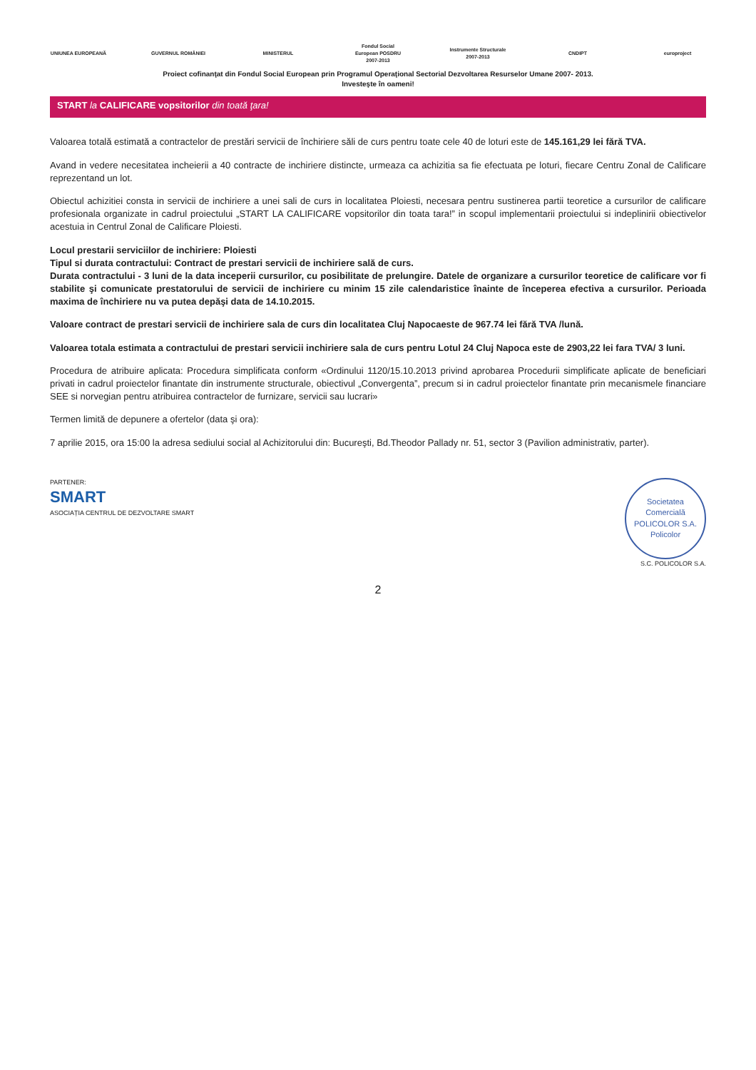UNIUNEA EUROPEANĂ GUVERNUL ROMÂNIEI MINISTERUL Fondul Social European POSDRU 2007-2013 Instrumente Structurale 2007-2013 CNDIPT europroject
Proiect cofinanţat din Fondul Social European prin Programul Operaţional Sectorial Dezvoltarea Resurselor Umane 2007- 2013.
Investeşte în oameni!
START la CALIFICARE vopsitorilor din toată ţara!
Valoarea totală estimată a contractelor de prestări servicii de închiriere săli de curs pentru toate cele 40 de loturi este de 145.161,29 lei fără TVA.
Avand in vedere necesitatea incheierii a 40 contracte de inchiriere distincte, urmeaza ca achizitia sa fie efectuata pe loturi, fiecare Centru Zonal de Calificare reprezentand un lot.
Obiectul achizitiei consta in servicii de inchiriere a unei sali de curs in localitatea Ploiesti, necesara pentru sustinerea partii teoretice a cursurilor de calificare profesionala organizate in cadrul proiectului „START LA CALIFICARE vopsitorilor din toata tara!” in scopul implementarii proiectului si indeplinirii obiectivelor acestuia in Centrul Zonal de Calificare Ploiesti.
Locul prestarii serviciilor de inchiriere: Ploiesti
Tipul si durata contractului: Contract de prestari servicii de inchiriere sală de curs.
Durata contractului - 3 luni de la data inceperii cursurilor, cu posibilitate de prelungire. Datele de organizare a cursurilor teoretice de calificare vor fi stabilite şi comunicate prestatorului de servicii de inchiriere cu minim 15 zile calendaristice înainte de începerea efectiva a cursurilor. Perioada maxima de închiriere nu va putea depăşi data de 14.10.2015.
Valoare contract de prestari servicii de inchiriere sala de curs din localitatea Cluj Napocaeste de 967.74 lei fără TVA /lună.
Valoarea totala estimata a contractului de prestari servicii inchiriere sala de curs pentru Lotul 24 Cluj Napoca este de 2903,22 lei fara TVA/ 3 luni.
Procedura de atribuire aplicata: Procedura simplificata conform «Ordinului 1120/15.10.2013 privind aprobarea Procedurii simplificate aplicate de beneficiari privati in cadrul proiectelor finantate din instrumente structurale, obiectivul „Convergenta”, precum si in cadrul proiectelor finantate prin mecanismele financiare SEE si norvegian pentru atribuirea contractelor de furnizare, servicii sau lucrari»
Termen limită de depunere a ofertelor (data şi ora):
7 aprilie 2015, ora 15:00 la adresa sediului social al Achizitorului din: Bucureşti, Bd.Theodor Pallady nr. 51, sector 3 (Pavilion administrativ, parter).
PARTENER:
SMART
ASOCIAȚIA CENTRUL DE DEZVOLTARE SMART
Societatea Comercială
POLICOLOR S.A.
Policolor
S.C. POLICOLOR S.A.
2